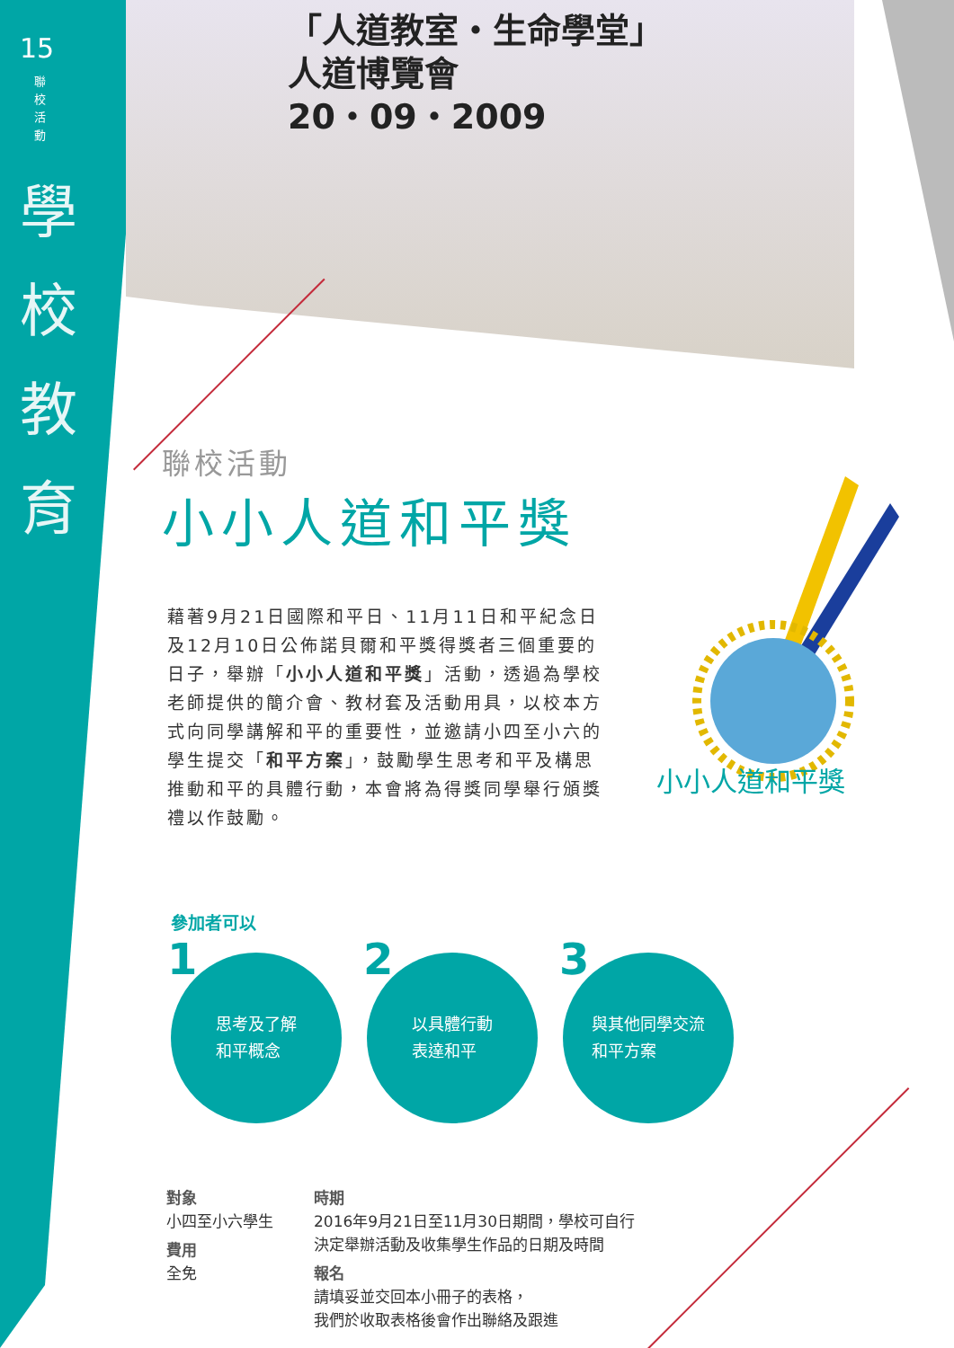15
聯校活動
學校教育
「人道教室・生命學堂」
人道博覽會
20・09・2009
聯校活動
小小人道和平獎
藉著9月21日國際和平日、11月11日和平紀念日及12月10日公佈諾貝爾和平獎得獎者三個重要的日子，舉辦「小小人道和平獎」活動，透過為學校老師提供的簡介會、教材套及活動用具，以校本方式向同學講解和平的重要性，並邀請小四至小六的學生提交「和平方案」，鼓勵學生思考和平及構思推動和平的具體行動，本會將為得獎同學舉行頒獎禮以作鼓勵。
小小人道和平獎
參加者可以
1 思考及了解
和平概念
2 以具體行動
表達和平
3 與其他同學交流
和平方案
對象
小四至小六學生
費用
全免
時期
2016年9月21日至11月30日期間，學校可自行
決定舉辦活動及收集學生作品的日期及時間
報名
請填妥並交回本小冊子的表格，
我們於收取表格後會作出聯絡及跟進